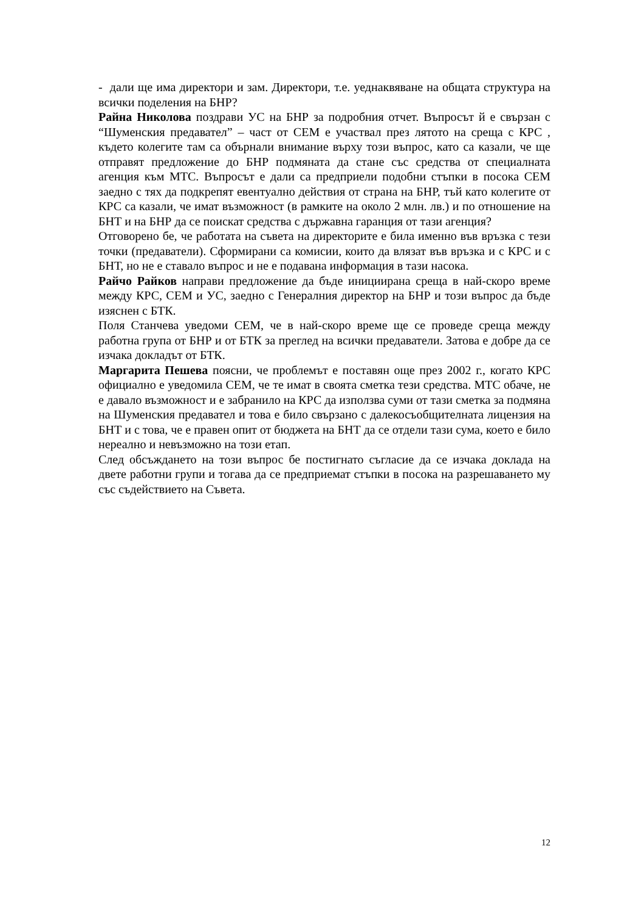- дали ще има директори и зам. Директори, т.е. уеднакв­яване на общата структура на всички поделения на БНР?
Райна Николова поздрави УС на БНР за подробния отчет. Въпросът й е свързан с “Шуменския предавател” – част от СЕМ е участвал през лятото на среща с КРС , където колегите там са обърнали внимание върху този въпрос, като са казали, че ще отправят предложение до БНР подмяната да стане със средства от специалната агенция към МТС. Въпросът е дали са предприели подобни стъпки в посока СЕМ заедно с тях да подкрепят евентуално действия от страна на БНР, тъй като колегите от КРС са казали, че имат възможност (в рамките на около 2 млн. лв.) и по отношение на БНТ и на БНР да се поискат средства с държавна гаранция от тази агенция?
Отговорено бе, че работата на съвета на директорите е била именно във връзка с тези точки (предаватели). Сформирани са комисии, които да влязат във връзка и с КРС и с БНТ, но не е ставало въпрос и не е подавана информация в тази насока.
Райчо Райков направи предложение да бъде инициирана среща в най-скоро време между КРС, СЕМ и УС, заедно с Генералния директор на БНР и този въпрос да бъде изяснен с БТК.
Поля Станчева уведоми СЕМ, че в най-скоро време ще се проведе среща между работна група от БНР и от БТК за преглед на всички предаватели. Затова е добре да се изчака докладът от БТК.
Маргарита Пешева поясни, че проблемът е поставян още през 2002 г., когато КРС официално е уведомила СЕМ, че те имат в своята сметка тези средства. МТС обаче, не е давало възможност и е забранило на КРС да използва суми от тази сметка за подмяна на Шуменския предавател и това е било свързано с далекосъобщителната лицензия на БНТ и с това, че е правен опит от бюджета на БНТ да се отдели тази сума, което е било нереално и невъзможно на този етап.
След обсъждането на този въпрос бе постигнато съгласие да се изчака доклада на двете работни групи и тогава да се предприемат стъпки в посока на разрешаването му със съдействието на Съвета.
12